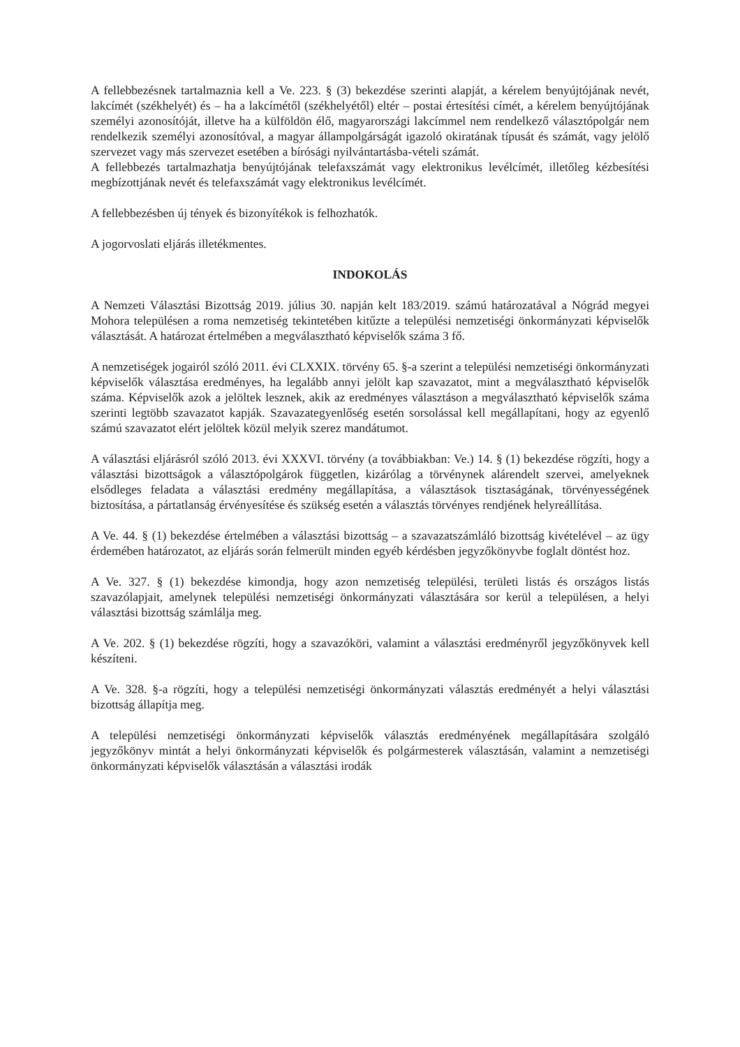A fellebbezésnek tartalmaznia kell a Ve. 223. § (3) bekezdése szerinti alapját, a kérelem benyújtójának nevét, lakcímét (székhelyét) és – ha a lakcímétől (székhelyétől) eltér – postai értesítési címét, a kérelem benyújtójának személyi azonosítóját, illetve ha a külföldön élő, magyarországi lakcímmel nem rendelkező választópolgár nem rendelkezik személyi azonosítóval, a magyar állampolgárságát igazoló okiratának típusát és számát, vagy jelölő szervezet vagy más szervezet esetében a bírósági nyilvántartásba-vételi számát.
A fellebbezés tartalmazhatja benyújtójának telefaxszámát vagy elektronikus levélcímét, illetőleg kézbesítési megbízottjának nevét és telefaxszámát vagy elektronikus levélcímét.
A fellebbezésben új tények és bizonyítékok is felhozhatók.
A jogorvoslati eljárás illetékmentes.
INDOKOLÁS
A Nemzeti Választási Bizottság 2019. július 30. napján kelt 183/2019. számú határozatával a Nógrád megyei Mohora településen a roma nemzetiség tekintetében kitűzte a települési nemzetiségi önkormányzati képviselők választását. A határozat értelmében a megválasztható képviselők száma 3 fő.
A nemzetiségek jogairól szóló 2011. évi CLXXIX. törvény 65. §-a szerint a települési nemzetiségi önkormányzati képviselők választása eredményes, ha legalább annyi jelölt kap szavazatot, mint a megválasztható képviselők száma. Képviselők azok a jelöltek lesznek, akik az eredményes választáson a megválasztható képviselők száma szerinti legtöbb szavazatot kapják. Szavazategyenlőség esetén sorsolással kell megállapítani, hogy az egyenlő számú szavazatot elért jelöltek közül melyik szerez mandátumot.
A választási eljárásról szóló 2013. évi XXXVI. törvény (a továbbiakban: Ve.) 14. § (1) bekezdése rögzíti, hogy a választási bizottságok a választópolgárok független, kizárólag a törvénynek alárendelt szervei, amelyeknek elsődleges feladata a választási eredmény megállapítása, a választások tisztaságának, törvényességének biztosítása, a pártatlanság érvényesítése és szükség esetén a választás törvényes rendjének helyreállítása.
A Ve. 44. § (1) bekezdése értelmében a választási bizottság – a szavazatszámláló bizottság kivételével – az ügy érdemében határozatot, az eljárás során felmerült minden egyéb kérdésben jegyzőkönyvbe foglalt döntést hoz.
A Ve. 327. § (1) bekezdése kimondja, hogy azon nemzetiség települési, területi listás és országos listás szavazólapjait, amelynek települési nemzetiségi önkormányzati választására sor kerül a településen, a helyi választási bizottság számlálja meg.
A Ve. 202. § (1) bekezdése rögzíti, hogy a szavazóköri, valamint a választási eredményről jegyzőkönyvek kell készíteni.
A Ve. 328. §-a rögzíti, hogy a települési nemzetiségi önkormányzati választás eredményét a helyi választási bizottság állapítja meg.
A települési nemzetiségi önkormányzati képviselők választás eredményének megállapítására szolgáló jegyzőkönyv mintát a helyi önkormányzati képviselők és polgármesterek választásán, valamint a nemzetiségi önkormányzati képviselők választásán a választási irodák